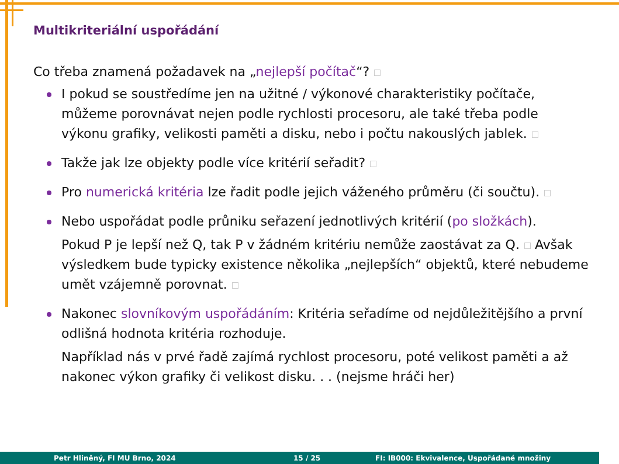Multikriteriální uspořádání
Co třeba znamená požadavek na „nejlepší počítač“?
I pokud se soustředíme jen na užitné / výkonové charakteristiky počítače, můžeme porovnávat nejen podle rychlosti procesoru, ale také třeba podle výkonu grafiky, velikosti paměti a disku, nebo i počtu nakouslých jablek.
Takže jak lze objekty podle více kritérií seřadit?
Pro numerická kritéria lze řadit podle jejich váženého průměru (či součtu).
Nebo uspořádat podle průniku seřazení jednotlivých kritérií (po složkách).
Pokud P je lepší než Q, tak P v žádném kritériu nemůže zaostávat za Q. Avšak výsledkem bude typicky existence několika „nejlepších“ objektů, které nebudeme umět vzájemně porovnat.
Nakonec slovníkovým uspořádáním: Kritéria seřadíme od nejdůležitějšího a první odlišná hodnota kritéria rozhoduje.
Například nás v prvé řadě zajímá rychlost procesoru, poté velikost paměti a až nakonec výkon grafiky či velikost disku. . . (nejsme hráči her)
Petr Hliněný, FI MU Brno, 2024 15 / 25 FI: IB000: Ekvivalence, Uspořádané množiny